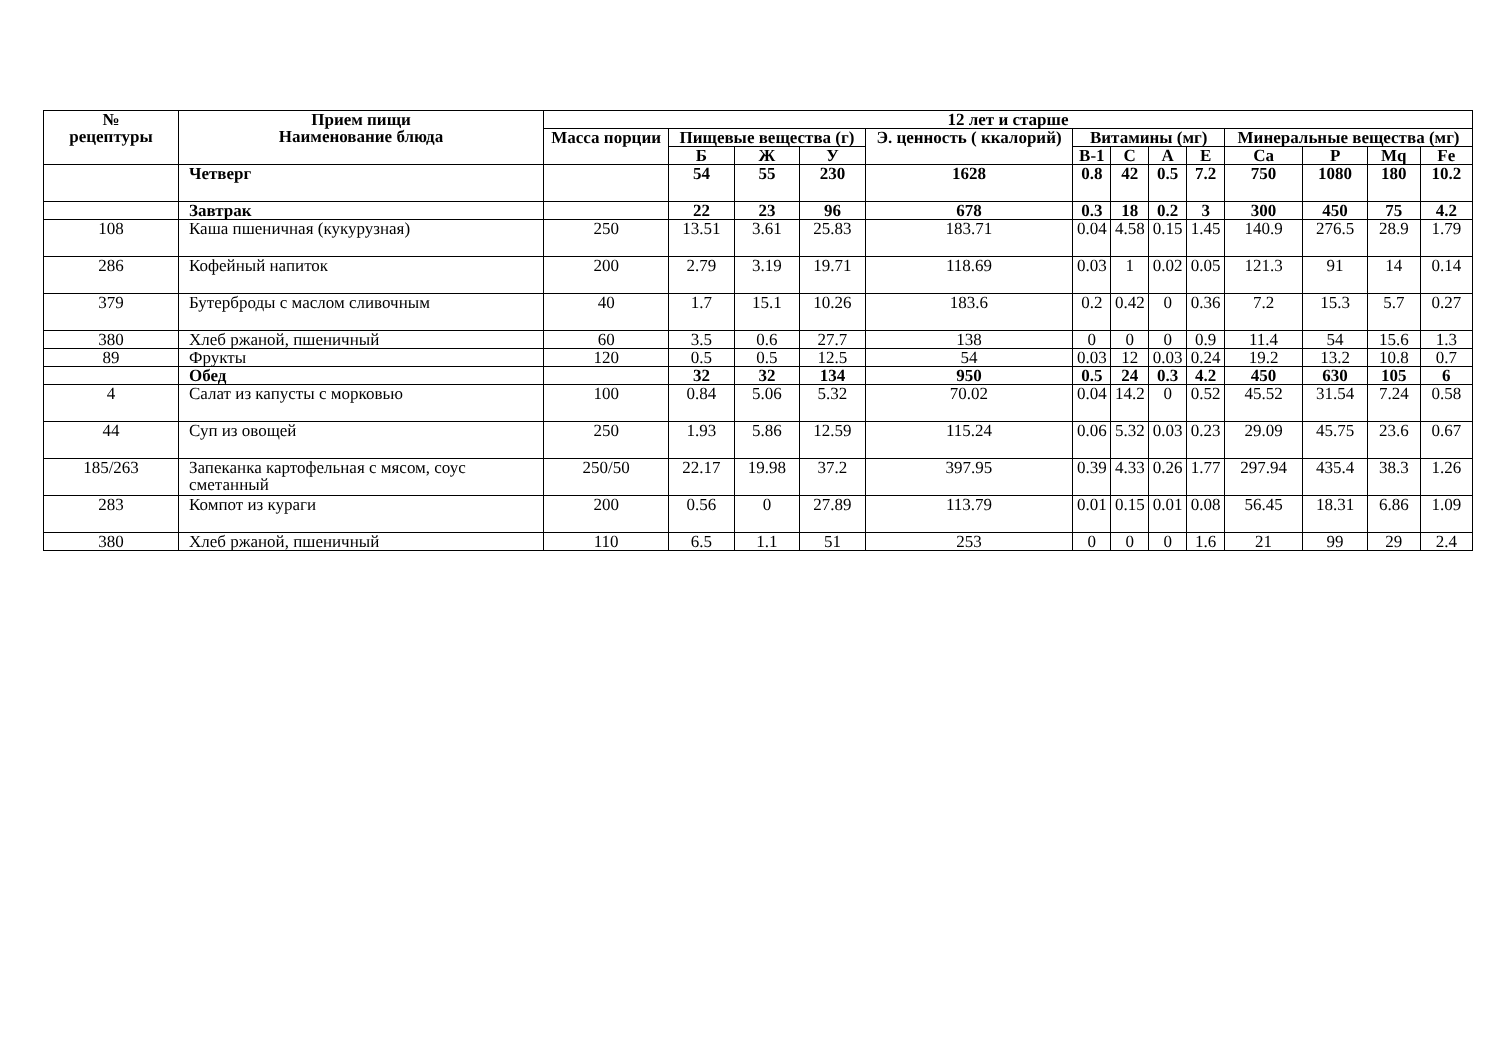| № рецептуры | Прием пищи Наименование блюда | 12 лет и старше | | | | | | | | | | | | |
| --- | --- | --- | --- | --- | --- | --- | --- | --- | --- | --- | --- | --- | --- | --- |
| | | Масса порции | Пищевые вещества (г) | | | Э. ценность ( ккалорий) | Витамины (мг) | | | | Минеральные вещества (мг) | | | |
| | | | Б | Ж | У | | В-1 | С | А | Е | Са | Р | Mq | Fe |
| | Четверг | | 54 | 55 | 230 | 1628 | 0.8 | 42 | 0.5 | 7.2 | 750 | 1080 | 180 | 10.2 |
| | Завтрак | | 22 | 23 | 96 | 678 | 0.3 | 18 | 0.2 | 3 | 300 | 450 | 75 | 4.2 |
| 108 | Каша пшеничная (кукурузная) | 250 | 13.51 | 3.61 | 25.83 | 183.71 | 0.04 | 4.58 | 0.15 | 1.45 | 140.9 | 276.5 | 28.9 | 1.79 |
| 286 | Кофейный напиток | 200 | 2.79 | 3.19 | 19.71 | 118.69 | 0.03 | 1 | 0.02 | 0.05 | 121.3 | 91 | 14 | 0.14 |
| 379 | Бутерброды с маслом сливочным | 40 | 1.7 | 15.1 | 10.26 | 183.6 | 0.2 | 0.42 | 0 | 0.36 | 7.2 | 15.3 | 5.7 | 0.27 |
| 380 | Хлеб ржаной, пшеничный | 60 | 3.5 | 0.6 | 27.7 | 138 | 0 | 0 | 0 | 0.9 | 11.4 | 54 | 15.6 | 1.3 |
| 89 | Фрукты | 120 | 0.5 | 0.5 | 12.5 | 54 | 0.03 | 12 | 0.03 | 0.24 | 19.2 | 13.2 | 10.8 | 0.7 |
| | Обед | | 32 | 32 | 134 | 950 | 0.5 | 24 | 0.3 | 4.2 | 450 | 630 | 105 | 6 |
| 4 | Салат из капусты с морковью | 100 | 0.84 | 5.06 | 5.32 | 70.02 | 0.04 | 14.2 | 0 | 0.52 | 45.52 | 31.54 | 7.24 | 0.58 |
| 44 | Суп из овощей | 250 | 1.93 | 5.86 | 12.59 | 115.24 | 0.06 | 5.32 | 0.03 | 0.23 | 29.09 | 45.75 | 23.6 | 0.67 |
| 185/263 | Запеканка картофельная с мясом, соус сметанный | 250/50 | 22.17 | 19.98 | 37.2 | 397.95 | 0.39 | 4.33 | 0.26 | 1.77 | 297.94 | 435.4 | 38.3 | 1.26 |
| 283 | Компот из кураги | 200 | 0.56 | 0 | 27.89 | 113.79 | 0.01 | 0.15 | 0.01 | 0.08 | 56.45 | 18.31 | 6.86 | 1.09 |
| 380 | Хлеб ржаной, пшеничный | 110 | 6.5 | 1.1 | 51 | 253 | 0 | 0 | 0 | 1.6 | 21 | 99 | 29 | 2.4 |